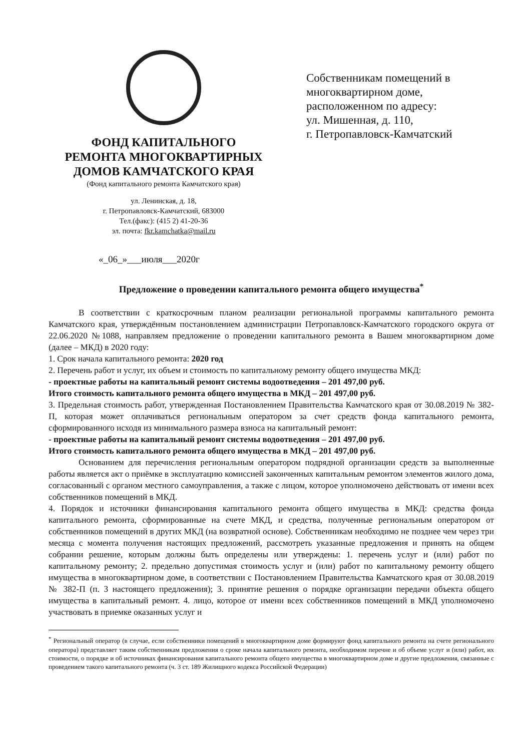ФОНД КАПИТАЛЬНОГО
РЕМОНТА МНОГОКВАРТИРНЫХ
ДОМОВ КАМЧАТСКОГО КРАЯ
(Фонд капитального ремонта Камчатского края)
ул. Ленинская, д. 18,
г. Петропавловск-Камчатский, 683000
Тел.(факс): (415 2) 41-20-36
эл. почта: fkr.kamchatka@mail.ru
Собственникам помещений в
многоквартирном доме,
расположенном по адресу:
ул. Мишенная, д. 110,
г. Петропавловск-Камчатский
«_06_»___июля___2020г
Предложение о проведении капитального ремонта общего имущества<sup>*</sup>
В соответствии с краткосрочным планом реализации региональной программы капитального ремонта Камчатского края, утверждённым постановлением администрации Петропавловск-Камчатского городского округа от 22.06.2020 №1088, направляем предложение о проведении капитального ремонта в Вашем многоквартирном доме (далее – МКД) в 2020 году:
1. Срок начала капитального ремонта: 2020 год
2. Перечень работ и услуг, их объем и стоимость по капитальному ремонту общего имущества МКД:
- проектные работы на капитальный ремонт системы водоотведения – 201 497,00 руб.
Итого стоимость капитального ремонта общего имущества в МКД – 201 497,00 руб.
3. Предельная стоимость работ, утвержденная Постановлением Правительства Камчатского края от 30.08.2019 № 382-П, которая может оплачиваться региональным оператором за счет средств фонда капитального ремонта, сформированного исходя из минимального размера взноса на капитальный ремонт:
- проектные работы на капитальный ремонт системы водоотведения – 201 497,00 руб.
Итого стоимость капитального ремонта общего имущества в МКД – 201 497,00 руб.
Основанием для перечисления региональным оператором подрядной организации средств за выполненные работы является акт о приёмке в эксплуатацию комиссией законченных капитальным ремонтом элементов жилого дома, согласованный с органом местного самоуправления, а также с лицом, которое уполномочено действовать от имени всех собственников помещений в МКД.
4. Порядок и источники финансирования капитального ремонта общего имущества в МКД: средства фонда капитального ремонта, сформированные на счете МКД, и средства, полученные региональным оператором от собственников помещений в других МКД (на возвратной основе). Собственникам необходимо не позднее чем через три месяца с момента получения настоящих предложений, рассмотреть указанные предложения и принять на общем собрании решение, которым должны быть определены или утверждены: 1. перечень услуг и (или) работ по капитальному ремонту; 2. предельно допустимая стоимость услуг и (или) работ по капитальному ремонту общего имущества в многоквартирном доме, в соответствии с Постановлением Правительства Камчатского края от 30.08.2019 № 382-П (п. 3 настоящего предложения); 3. принятие решения о порядке организации передачи объекта общего имущества в капитальный ремонт. 4. лицо, которое от имени всех собственников помещений в МКД уполномочено участвовать в приемке оказанных услуг и
<sup>*</sup> Региональный оператор (в случае, если собственники помещений в многоквартирном доме формируют фонд капитального ремонта на счете регионального оператора) представляет таким собственникам предложения о сроке начала капитального ремонта, необходимом перечне и об объеме услуг и (или) работ, их стоимости, о порядке и об источниках финансирования капитального ремонта общего имущества в многоквартирном доме и другие предложения, связанные с проведением такого капитального ремонта (ч. 3 ст. 189 Жилищного кодекса Российской Федерации)